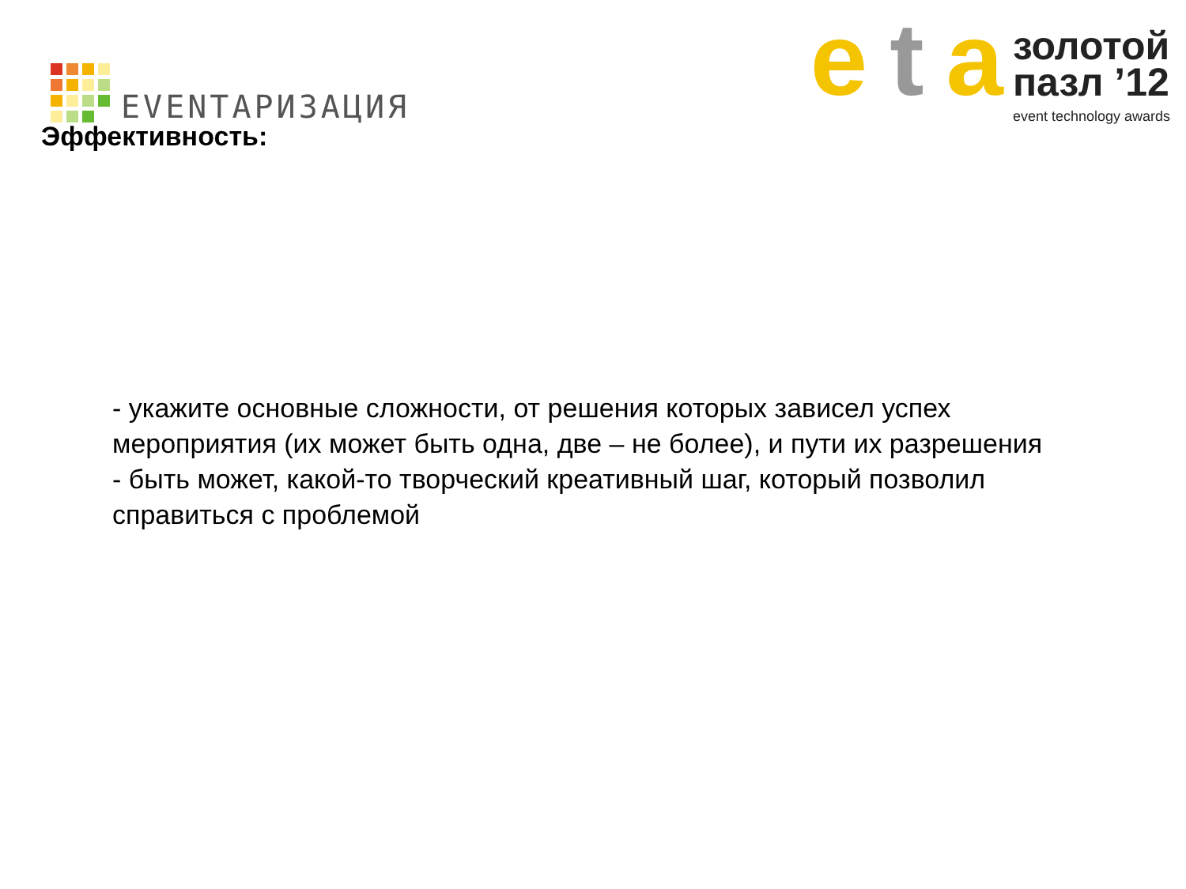EVENTАРИЗАЦИЯ
e t a
золотой
пазл ’12
event technology awards
Эффективность:
- укажите основные сложности, от решения которых зависел успех мероприятия (их может быть одна, две – не более), и пути их разрешения - быть может, какой-то творческий креативный шаг, который позволил справиться с проблемой